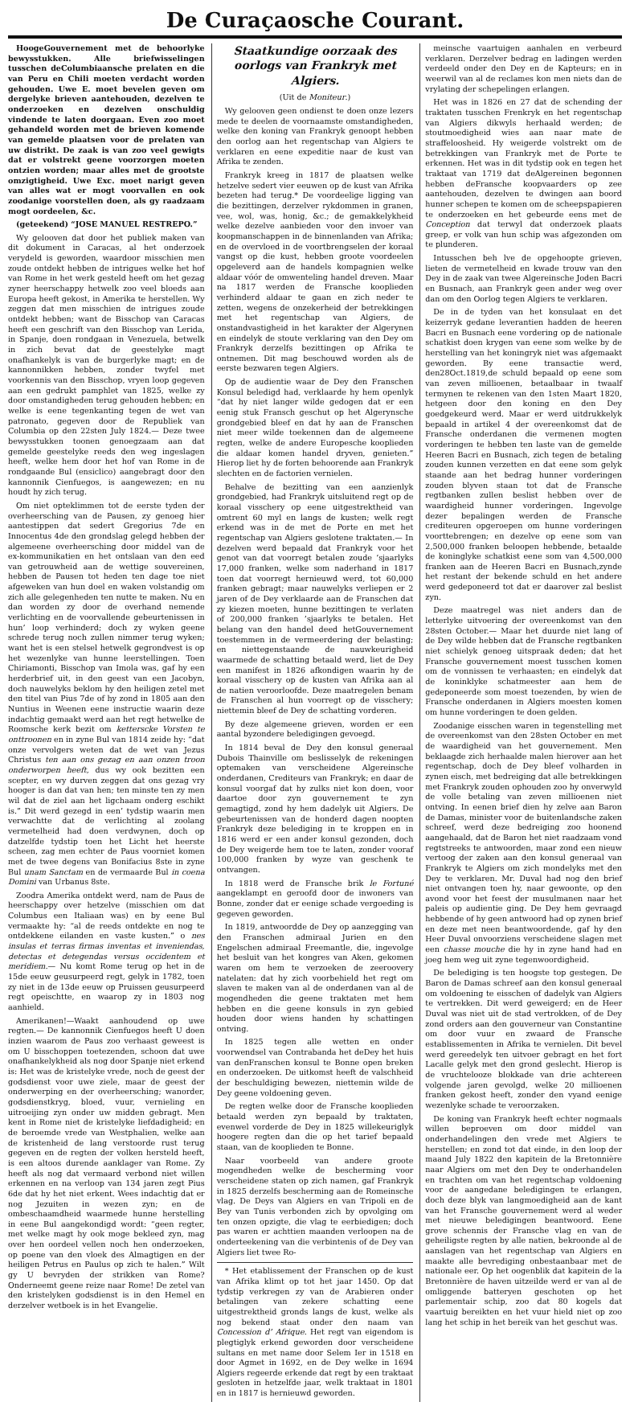De Curaçaosche Courant.
HoogeGouvernement met de behoorlyke bewysstukken. Alle briefwisselingen tusschen deColumbiaansche prelaten en die van Peru en Chili moeten verdacht worden gehouden. Uwe E. moet bevelen geven om dergelyke brieven aantehouden, dezelven te onderzoeken en dezelven onschuldig vindende te laten doorgaan. Even zoo moet gehandeld worden met de brieven komende van gemelde plaatsen voor de prelaten van uw distrikt. De zaak is van zoo veel gewigts dat er volstrekt geene voorzorgen moeten ontzien worden; maar alles met de grootste omzigtigheid. Uwe Exc. moet narigt geven van alles wat er mogt voorvallen en ook zoodanige voorstellen doen, als gy raadzaam mogt oordeelen, &c.
(geteekend) “JOSE MANUEL RESTREPO.”
Wy gelooven dat door het publiek maken van dit dokument in Caracas, al het onderzoek verydeld is geworden, waardoor misschien men zoude ontdekt hebben de intrigues welke het hof van Rome in het werk gesteld heeft om het gezag zyner heerschappy hetwelk zoo veel bloeds aan Europa heeft gekost, in Amerika te herstellen. Wy zeggen dat men misschien de intrigues zoude ontdekt hebben; want de Bisschop van Caracas heeft een geschrift van den Bisschop van Lerida, in Spanje, doen rondgaan in Venezuela, betwelk in zich bevat dat de geestelyke magt onafhankelyk is van de burgerlyke magt; en de kannonnikken hebben, zonder twyfel met voorkennis van den Bisschop, vryen loop gegeven aan een gedrukt pamphlet van 1825, welke zy door omstandigheden terug gehouden hebben; en welke is eene tegenkanting tegen de wet van patronato, gegeven door de Republiek van Columbia op den 22sten July 1824.— Deze twee bewysstukken toonen genoegzaam aan dat gemelde geestelyke reeds den weg ingeslagen heeft, welke hem door het hof van Rome in de rondgaande Bul (ensiclico) aangebragt door den kannonnik Cienfuegos, is aangewezen; en nu houdt hy zich terug.
Om niet opteklimmen tot de eerste tyden der overheersching van de Pausen, zy genoeg hier aantestippen dat sedert Gregorius 7de en Innocentus 4de den grondslag gelegd hebben der algemeene overheersching door middel van de ex-kommunikatien en het ontslaan van den eed van getrouwheid aan de wettige souvereinen, hebben de Pausen tot heden ten dage toe niet afgeweken van hun doel en waken volstandig om zich alle gelegenheden ten nutte te maken. Nu en dan worden zy door de overhand nemende verlichting en de voorvallende gebeurtenissen in hun’ loop verhinderd; doch zy wyken geene schrede terug noch zullen nimmer terug wyken; want het is een stelsel hetwelk gegrondvest is op het wezenlyke van hunne leerstellingen. Toen Chiriamonti, Bisschop van Imola was, gaf hy een herderbrief uit, in den geest van een Jacobyn, doch nauwelyks beklom hy den heiligen zetel met den titel van Pius 7de of hy zond in 1805 aan den Nuntius in Weenen eene instructie waarin deze indachtig gemaakt werd aan het regt hetwelke de Roomsche kerk bezit om ketterscke Vorsten te onttroonen en in zyne Bul van 1814 zeide hy: “dat onze vervolgers weten dat de wet van Jezus Christus ten aan ons gezag en aan onzen troon onderworpen heeft, dus wy ook bezitten een scepter, en wy durven zeggen dat ons gezag vry hooger is dan dat van hen; ten minste ten zy men wil dat de ziel aan het ligchaam onderg eschikt is.” Dit werd gezegd in een’ tydstip waarin men verwachtte dat de verlichting al zoolang vermetelheid had doen verdwynen, doch op datzelfde tydstip toen het Licht het heerste scheen, zag men echter de Paus voorniet komen met de twee degens van Bonifacius 8ste in zyne Bul unam Sanctam en de vermaarde Bul in coena Domini van Urbanus 8ste.
Zoodra Amerika ontdekt werd, nam de Paus de heerschappy over hetzelve (misschien om dat Columbus een Italiaan was) en by eene Bul vermaakte hy: “al de reeds ontdekte en nog te ontdekkene eilanden en vaste kusten.” o nes insulas et terras firmas inventas et inveniendas, detectas et detegendas versus occidentem et meridiem.— Nu komt Rome terug op het in de 15de eeuw geusurpeerd regt, gelyk in 1782, toen zy niet in de 13de eeuw op Pruissen geusurpeerd regt opeischtte, en waarop zy in 1803 nog aanhield.
Amerikanen!—Waakt aanhoudend op uwe regten.— De kannonnik Cienfuegos heeft U doen inzien waarom de Paus zoo verhaast geweest is om U bisschoppen toetezenden, schoon dat uwe onafhankelykheid als nog door Spanje niet erkend is: Het was de kristelyke vrede, noch de geest der godsdienst voor uwe ziele, maar de geest der onderwerping en der overheersching; wanorder, godsdienstkryg, bloed, vuur, vernieling en uitroeijing zyn onder uw midden gebragt. Men kent in Rome niet de kristelyke liefdadigheid; en de beroemde vrede van Westphalien, welke aan de kristenheid de lang verstoorde rust terug gegeven en de regten der volken hersteld heeft, is een altoos durende aanklager van Rome. Zy heeft als nog dat vermaard verbond niet willen erkennen en na verloop van 134 jaren zegt Pius 6de dat hy het niet erkent. Wees indachtig dat er nog Jezuiten in wezen zyn; en de ombeschaamdheid waarmede hunne herstelling in eene Bul aangekondigd wordt: “geen regter, met welke magt hy ook moge bekleed zyn, mag over hen oordeel vellen noch hen onderzoeken, op poene van den vloek des Almagtigen en der heiligen Petrus en Paulus op zich te halen.” Wilt gy U bevryden der strikken van Rome? Onderneemt geene reize naar Rome! De zetel van den kristelyken godsdienst is in den Hemel en derzelver wetboek is in het Evangelie.
Staatkundige oorzaak des oorlogs van Frankryk met Algiers.
(Uit de Moniteur.)
Wy gelooven geen ondienst te doen onze lezers mede te deelen de voornaamste omstandigheden, welke den koning van Frankryk genoopt hebben den oorlog aan het regentschap van Algiers te verklaren en eene expeditie naar de kust van Afrika te zenden.
Frankryk kreeg in 1817 de plaatsen welke hetzelve sedert vier eeuwen op de kust van Afrika bezeten had terug.* De voordeelige ligging van die bezittingen, derzelver rykdommen in granen, vee, wol, was, honig, &c.; de gemakkelykheid welke dezelve aanbieden voor den invoer van koopmanschappen in de binnenlanden van Afrika; en de overvloed in de voortbrengselen der koraal vangst op die kust, hebben groote voordeelen opgeleverd aan de handels kompagnien welke aldaar vóór de omwenteling handel dreven. Maar na 1817 werden de Fransche kooplieden verhinderd aldaar te gaan en zich neder te zetten, wegens de onzekerheid der betrekkingen met het regentschap van Algiers, de onstandvastigheid in het karakter der Algerynen en eindelyk de stoute verklaring van den Dey om Frankryk derzelfs bezittingen op Afrika te ontnemen. Dit mag beschouwd worden als de eerste bezwaren tegen Algiers.
Op de audientie waar de Dey den Franschen Konsul beledigd had, verklaarde hy hem openlyk “dat hy niet langer wilde gedogen dat er een eenig stuk Fransch geschut op het Algerynsche grondgebied bleef en dat hy aan de Franschen niet meer wilde toekennen dan de algemeene regten, welke de andere Europesche kooplieden die aldaar komen handel dryven, genieten.” Hierop liet hy de forten behoorende aan Frankryk slechten en de factorien vernielen.
Behalve de bezitting van een aanzienlyk grondgebied, had Frankryk uitsluitend regt op de koraal visschery op eene uitgestrektheid van omtrent 60 myl en langs de kusten; welk regt erkend was in de met de Porte en met het regentschap van Algiers geslotene traktaten.— In dezelven werd bepaald dat Frankryk voor het genot van dat voorregt betalen zoude ’sjaarlyks 17,000 franken, welke som naderhand in 1817 toen dat voorregt hernieuwd werd, tot 60,000 franken gebragt; maar nauwelyks verliepen er 2 jaren of de Dey verklaarde aan de Franschen dat zy kiezen moeten, hunne bezittingen te verlaten of 200,000 franken ’sjaarlyks te betalen. Het belang van den handel deed hetGouvernement toestemmen in de vermeerdering der belasting; en niettegenstaande de nauwkeurigheid waarmede de schatting betaald werd, liet de Dey een manifest in 1826 afkondigen waarin hy de koraal visschery op de kusten van Afrika aan al de natien veroorloofde. Deze maatregelen benam de Franschen al hun voorregt op de visschery; niettemin bleef de Dey de schatting vorderen.
By deze algemeene grieven, worden er een aantal byzondere beledigingen gevoegd.
In 1814 beval de Dey den konsul generaal Dubois Thainville om beslisselyk de rekeningen optemaken van verscheidene Algereinsche onderdanen, Crediteurs van Frankryk; en daar de konsul voorgaf dat hy zulks niet kon doen, voor daartoe door zyn gouvernement te zyn gemagtigd, zond hy hem dadelyk uit Algiers. De gebeurtenissen van de honderd dagen noopten Frankryk deze belediging in te kroppen en in 1816 werd er een ander konsul gezonden, doch de Dey weigerde hem toe te laten, zonder vooraf 100,000 franken by wyze van geschenk te ontvangen.
In 1818 werd de Fransche brik le Fortuné aangeklampt en geroofd door de inwoners van Bonne, zonder dat er eenige schade vergoeding is gegeven geworden.
In 1819, antwoordde de Dey op aanzegging van den Franschen admiraal Jurien en den Engelschen admiraal Freemantle, die, ingevolge het besluit van het kongres van Aken, gekomen waren om hem te verzoeken de zeeroovery natelaten: dat hy zich voorbehield het regt om slaven te maken van al de onderdanen van al de mogendheden die geene traktaten met hem hebben en die geene konsuls in zyn gebied houden door wiens handen hy schattingen ontving.
In 1825 tegen alle wetten en onder voorwendsel van Contrabanda het deDey het huis van denFranschen konsul te Bonne open breken en onderzoeken. De uitkomst heeft de valschheid der beschuldiging bewezen, niettemin wilde de Dey geene voldoening geven.
De regten welke door de Fransche kooplieden betaald werden zyn bepaald by traktaten, evenwel vorderde de Dey in 1825 willekeuriglyk hoogere regten dan die op het tarief bepaald staan, van de kooplieden te Bonne.
Naar voorbeeld van andere groote mogendheden welke de bescherming voor verscheidene staten op zich namen, gaf Frankryk in 1825 derzelfs bescherming aan de Romeinsche vlag. De Deys van Algiers en van Tripoli en de Bey van Tunis verbonden zich by opvolging om ten onzen opzigte, die vlag te eerbiedigen; doch pas waren er achttien maanden verloopen na de onderteekening van die verbintenis of de Dey van Algiers liet twee Ro-
* Het etablissement der Franschen op de kust van Afrika klimt op tot het jaar 1450. Op dat tydstip verkregen zy van de Arabieren onder betalingen van zekere schatting eene uitgestrektheid gronds langs de kust, welke als nog bekend staat onder den naam van Concession d’ Afrique. Het regt van eigendom is plegtiglyk erkend geworden door verscheidene sultans en met name door Selem Ier in 1518 en door Agmet in 1692, en de Dey welke in 1694 Algiers regeerde erkende dat regt by een traktaat gesloten in hetzelfde jaar, welk traktaat in 1801 en in 1817 is hernieuwd geworden.
meinsche vaartuigen aanhalen en verbeurd verklaren. Derzelver bedrag en ladingen werden verdeeld onder den Dey en de Kapteurs; en in weerwil van al de reclames kon men niets dan de vrylating der schepelingen erlangen.
Het was in 1826 en 27 dat de schending der traktaten tusschen Frenkryk en het regentschap van Algiers dikwyls herhaald werden; de stoutmoedigheid wies aan naar mate de straffeloosheid. Hy weigerde volstrekt om de betrekkingen van Frankryk met de Porte te erkennen. Het was in dit tydstip ook en tegen het traktaat van 1719 dat deAlgereinen begonnen hebben deFransche koopvaarders op zee aantehouden, dezelven te dwingen aan boord hunner schepen te komen om de scheepspapieren te onderzoeken en het gebeurde eens met de Conception dat terwyl dat onderzoek plaats greep, er volk van hun schip was afgezonden om te plunderen.
Intusschen beh lve de opgehoopte grieven, lieten de vermetelheid en kwade trouw van den Dey in de zaak van twee Algereinsche Joden Bacri en Busnach, aan Frankryk geen ander weg over dan om den Oorlog tegen Algiers te verklaren.
De in de tyden van het konsulaat en det keizerryk gedane leverantien hadden de heeren Bacri en Busnach eene vordering op de nationale schatkist doen krygen van eene som welke by de herstelling van het koningryk niet was afgemaakt geworden. By eene transactie werd, den28Oct.1819,de schuld bepaald op eene som van zeven millioenen, betaalbaar in twaalf termynen te rekenen van den 1sten Maart 1820, hetgeen door den koning en den Dey goedgekeurd werd. Maar er werd uitdrukkelyk bepaald in artikel 4 der overeenkomst dat de Fransche onderdanen die vermenen mogten vorderingen te hebben ten laste van de gemelde Heeren Bacri en Busnach, zich tegen de betaling zouden kunnen verzetten en dat eene som gelyk staande aan het bedrag hunner vorderingen zouden blyven staan tot dat de Fransche regtbanken zullen beslist hebben over de waardigheid hunner vorderingen. Ingevolge dezer bepalingen werden de Fransche crediteuren opgeroepen om hunne vorderingen voorttebrengen; en dezelve op eene som van 2,500,000 franken beloopen hebbende, betaalde de koninglyke schatkist eene som van 4,500,000 franken aan de Heeren Bacri en Busnach,zynde het restant der bekende schuld en het andere werd gedeponeerd tot dat er daarover zal beslist zyn.
Deze maatregel was niet anders dan de letterlyke uitvoering der overeenkomst van den 28sten October.— Maar het duurde niet lang of de Dey wilde hebben dat de Fransche regtbanken niet schielyk genoeg uitspraak deden; dat het Fransche gouvernement moest tusschen komen om de vonnissen te verhaasten; en eindelyk dat de koninklyke schatmeester aan hem de gedeponeerde som moest toezenden, by wien de Fransche onderdanen in Algiers moesten komen om hunne vorderingen te doen gelden.
Zoodanige eisschen waren in tegenstelling met de overeenkomst van den 28sten October en met de waardigheid van het gouvernement. Men beklaagde zich herhaalde malen hierover aan het regentschap, doch de Dey bleef volharden in zynen eisch, met bedreiging dat alle betrekkingen met Frankryk zouden ophouden zoo hy onverwyld de volle betaling van zeven millioenen niet ontving. In eenen brief dien hy zelve aan Baron de Damas, minister voor de buitenlandsche zaken schreef, werd deze bedreiging zoo hoonend aangehaald, dat de Baron het niet raadzaam vond regtstreeks te antwoorden, maar zond een nieuw vertoog der zaken aan den konsul generaal van Frankryk te Algiers om zich mondelyks met den Dey te verklaren. Mr. Duval had nog den brief niet ontvangen toen hy, naar gewoonte, op den avond voor het feest der musulmanen naar het paleis op audientie ging. De Dey hem gevraagd hebbende of hy geen antwoord had op zynen brief en deze met neen beantwoordende, gaf hy den Heer Duval onvoorziens verscheidene slagen met een chasse mouche die hy in zyne hand had en joeg hem weg uit zyne tegenwoordigheid.
De belediging is ten hoogste top gestegen. De Baron de Damas schreef aan den konsul generaal om voldoening te eisschen of dadelyk van Algiers te vertrekken. Dit werd geweigerd; en de Heer Duval was niet uit de stad vertrokken, of de Dey zond orders aan den gouverneur van Constantine om door vuur en zwaard de Fransche establissementen in Afrika te vernielen. Dit bevel werd gereedelyk ten uitvoer gebragt en het fort Lacalle gelyk met den grond geslecht. Hierop is de vruchtelooze blokkade van drie achtereen volgende jaren gevolgd, welke 20 millioenen franken gekost heeft, zonder den vyand eenige wezenlyke schade te veroorzaken.
De koning van Frankryk heeft echter nogmaals willen beproeven om door middel van onderhandelingen den vrede met Algiers te herstellen; en zond tot dat einde, in den loop der maand July 1822 den kapitein de la Bretonnière naar Algiers om met den Dey te onderhandelen en trachten om van het regentschap voldoening voor de aangedane beledigingen te erlangen, doch deze blyk van langmoedigheid aan de kant van het Fransche gouvernement werd al weder met nieuwe beledigingen beantwoord. Eene grove schennis der Fransche vlag en van de geheiligste regten by alle natien, bekroonde al de aanslagen van het regentschap van Algiers en maakte alle bevrediging onbestaanbaar met de nationale eer. Op het oogenblik dat kapitein de la Bretonnière de haven uitzeilde werd er van al de omliggende batteryen geschoten op het parlementair schip, zoo dat 80 kogels dat vaartuig bereikten en het vuur hield niet op zoo lang het schip in het bereik van het geschut was.